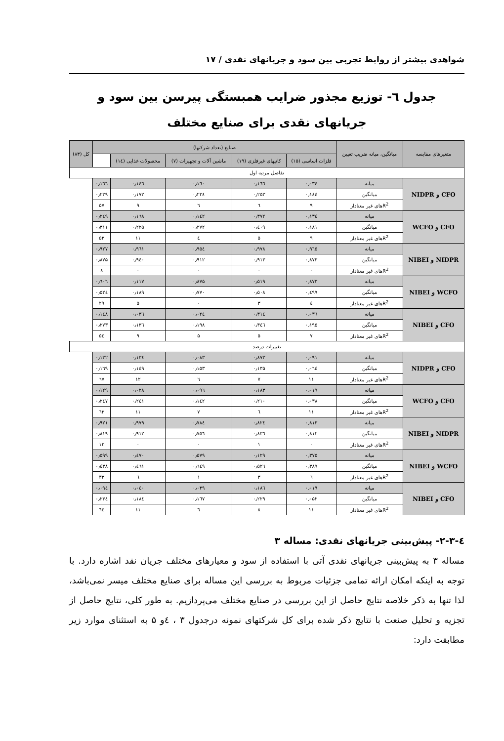شواهدی بیشتر از روابط تجربی بین سود و جریانهای نقدی / ۱۷
جدول ٦- توزیع مجذور ضرایب همبستگی پیرسن بین سود و جریانهای نقدی برای صنایع مختلف
| متغیرهای مقایسه | میانگین، میانه ضریب تعیین | صنایع (تعداد شرکتها) | | | | | کل (۸۳) |
| --- | --- | --- | --- | --- | --- | --- | --- |
| | | فلزات اساسی (۱۵) | کانیهای غیرفلزی (۱۹) | ماشین آلات و تجهیزات (۷) | محصولات غذایی (۱٤) | | |
| تفاضل مرتبه اول | | | | | | | |
| CFO و NIDPR | میانه | ۰٫۰۳٤ | ۰٫۱٦٦ | ۰٫۱٦٠ | ۰٫۱٤٦ | ۰٫۱٦٦ | |
| | میانگین | ۰٫۱٤٤ | ۰٫۲۵۳ | ۰٫۲۳٤ | ۰٫۱۷۲ | ۰٫۲۳۹ | |
| | R<sup>2</sup>های غیر معنادار | ۹ | ٦ | ٦ | ۹ | ۵۷ | |
| CFO و WCFO | میانه | ۰٫۱۳٤ | ۰٫۳۷۲ | ۰٫۱٤۲ | ۰٫۱٦۸ | ۰٫۲٤۹ | |
| | میانگین | ۰٫۱۸۱ | ۰٫٤۰۹ | ۰٫۲۷۲ | ۰٫۲۲۵ | ۰٫۳۱۱ | |
| | R<sup>2</sup>های غیر معنادار | ۹ | ۵ | ٤ | ۱۱ | ۵۳ | |
| NIDPR و NIBEI | میانه | ۰٫۹٦۵ | ۰٫۹۷۸ | ۰٫۹۵٤ | ۰٫۹٦۱ | ۰٫۹۲۷ | |
| | میانگین | ۰٫۸۷۳ | ۰٫۹۱۳ | ۰٫۹۱۲ | ۰٫۹٤۰ | ۰٫۸۷۵ | |
| | R<sup>2</sup>های غیر معنادار | ۰ | ۰ | ۰ | ۰ | ۸ | |
| WCFO و NIBEI | میانه | ۰٫۸۷۳ | ۰٫۵۱۹ | ۰٫۸۷۵ | ۰٫۱۱۷ | ۰٫٦۰٦ | |
| | میانگین | ۰٫٤۹۹ | ۰٫۵۰۸ | ۰٫۷۷۰ | ۰٫۱۸۹ | ۰٫۵۲٤ | |
| | R<sup>2</sup>های غیر معنادار | ٤ | ۳ | ۰ | ۵ | ۲۹ | |
| CFO و NIBEI | میانه | ۰٫۰۳٦ | ۰٫۳۱٤ | ۰٫۰۲٤ | ۰٫۰۳٦ | ۰٫۱٤۸ | |
| | میانگین | ۰٫۱۹۵ | ۰٫۳٤٦ | ۰٫۱۹۸ | ۰٫۱۳٦ | ۰٫۲۷۳ | |
| | R<sup>2</sup>های غیر معنادار | ۷ | ۵ | ۵ | ۹ | ۵٤ | |
| تغییرات درصد | | | | | | | |
| CFO و NIDPR | میانه | ۰٫۰۹۱ | ۰٫۸۷۳ | ۰٫۰۸۳ | ۰٫۱۳٤ | ۰٫۱۳۲ | |
| | میانگین | ۰٫۰٦٤ | ۰٫۱۳۵ | ۰٫۱۵۳ | ۰٫۱٤۹ | ۰٫۱٦۹ | |
| | R<sup>2</sup>های غیر معنادار | ۱۱ | ۷ | ٦ | ۱۲ | ٦۷ | |
| CFO و WCFO | میانه | ۰٫۰۱۹ | ۰٫۱۸۳ | ۰٫۰۹٦ | ۰٫۰۲۸ | ۰٫۱۲۹ | |
| | میانگین | ۰٫۰۳۸ | ۰٫۲۱۰ | ۰٫۱٤۲ | ۰٫۲٤۱ | ۰٫۲٤۷ | |
| | R<sup>2</sup>های غیر معنادار | ۱۱ | ٦ | ۷ | ۱۱ | ٦۳ | |
| NIDPR و NIBEI | میانه | ۰٫۸۱۳ | ۰٫۸۲٤ | ۰٫۷۸٤ | ۰٫۹۷۹ | ۰٫۹۲۱ | |
| | میانگین | ۰٫۸۱۲ | ۰٫۸۳٦ | ۰٫۷۵٦ | ۰٫۹۱۲ | ۰٫۸۱۹ | |
| | R<sup>2</sup>های غیر معنادار | ۰ | ۱ | ۰ | ۰ | ۱۲ | |
| WCFO و NIBEI | میانه | ۰٫۳۷۵ | ۰٫۱۲۹ | ۰٫۵۷۹ | ۰٫٤۷۰ | ۰٫۵۹۹ | |
| | میانگین | ۰٫۳۸۹ | ۰٫۵۲٦ | ۰٫٦٤۹ | ۰٫٤٦۱ | ۰٫٤۳۸ | |
| | R<sup>2</sup>های غیر معنادار | ٦ | ۳ | ۱ | ٦ | ۳۳ | |
| CFO و NIBEI | میانه | ۰٫۰۱۹ | ۰٫۱۸٦ | ۰٫۰۳۹ | ۰٫۰٤۰ | ۰٫۰۹٤ | |
| | میانگین | ۰٫۰۵۲ | ۰٫۲۲۹ | ۰٫۱٦۷ | ۰٫۱۸٤ | ۰٫۲۳٤ | |
| | R<sup>2</sup>های غیر معنادار | ۱۱ | ۸ | ٦ | ۱۱ | ٦٤ | |
٤-۲-۳- پیش‌بینی جریانهای نقدی: مساله ۳
مساله ۳ به پیش‌بینی جریانهای نقدی آتی با استفاده از سود و معیارهای مختلف جریان نقد اشاره دارد. با توجه به اینکه امکان ارائه تمامی جزئیات مربوط به بررسی این مساله برای صنایع مختلف میسر نمی‌باشد، لذا تنها به ذکر خلاصه نتایج حاصل از این بررسی در صنایع مختلف می‌پردازیم. به طور کلی، نتایج حاصل از تجزیه و تحلیل صنعت با نتایج ذکر شده برای کل شرکتهای نمونه درجدول ۳ ، ٤و ۵ به استثنای موارد زیر مطابقت دارد: